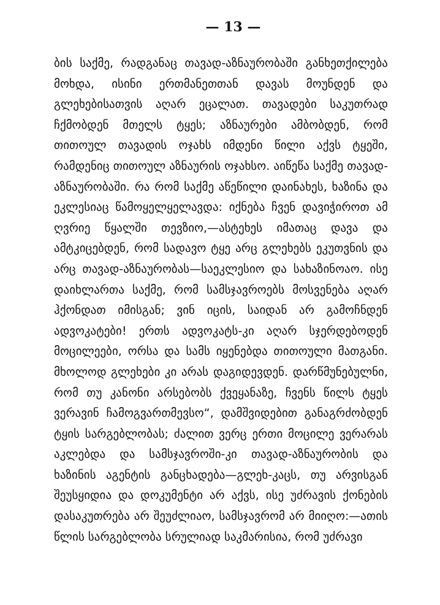— 13 —
ბის საქმე, რადგანაც თავად-აზნაურობაში განხეთქილება მოხდა, ისინი ერთმანეთთან დავას მოუნდენ და გლეხებისათვის აღარ ეცალათ. თავადები საკუთრად ჩქმობდენ მთელს ტყეს; აზნაურები ამბობდენ, რომ თითოულ თავადის ოჯახს იმდენი წილი აქვს ტყეში, რამდენიც თითოულ აზნაურის ოჯახსო. აიწეწა საქმე თავად-აზნაურობაში. რა რომ საქმე აწეწილი დაინახეს, ხაზინა და ეკლესიაც წამოყელყელავდა: იქნება ჩვენ დავიჭიროთ ამ ღვრიე წყალში თევზიო,—ასტეხეს იმათაც დავა და ამტკიცებდენ, რომ სადავო ტყე არც გლეხებს ეკუთვნის და არც თავად-აზნაურობას—საეკლესიო და სახაზინოაო. ისე დაიხლართა საქმე, რომ სამსჯავროებს მოსვენება აღარ ჰქონდათ იმისგან; ვინ იცის, საიდან არ გამოჩნდენ ადვოკატები! ერთს ადვოკატს-კი აღარ სჯერდებოდენ მოცილეები, ორსა და სამს იყენებდა თითოული მათგანი. მხოლოდ გლეხები კი არას დაგიდევდენ. დარწმუნებულნი, რომ თუ კანონი არსებობს ქვეყანაზე, ჩვენს წილს ტყეს ვერავინ ჩამოგვართმევსო“, დამშვიდებით განაგრძობდენ ტყის სარგებლობას; ძალით ვერც ერთი მოცილე ვერარას აკლებდა და სამსჯავროში-კი თავად-აზნაურობის და ხაზინის აგენტის განცხადება—გლეხ-კაცს, თუ არვისგან შეუსყიდია და დოკუმენტი არ აქვს, ისე უძრავის ქონების დასაკუთრება არ შეუძლიაო, სამსჯავრომ არ მიიღო:—ათის წლის სარგებლობა სრულიად საკმარისია, რომ უძრავი